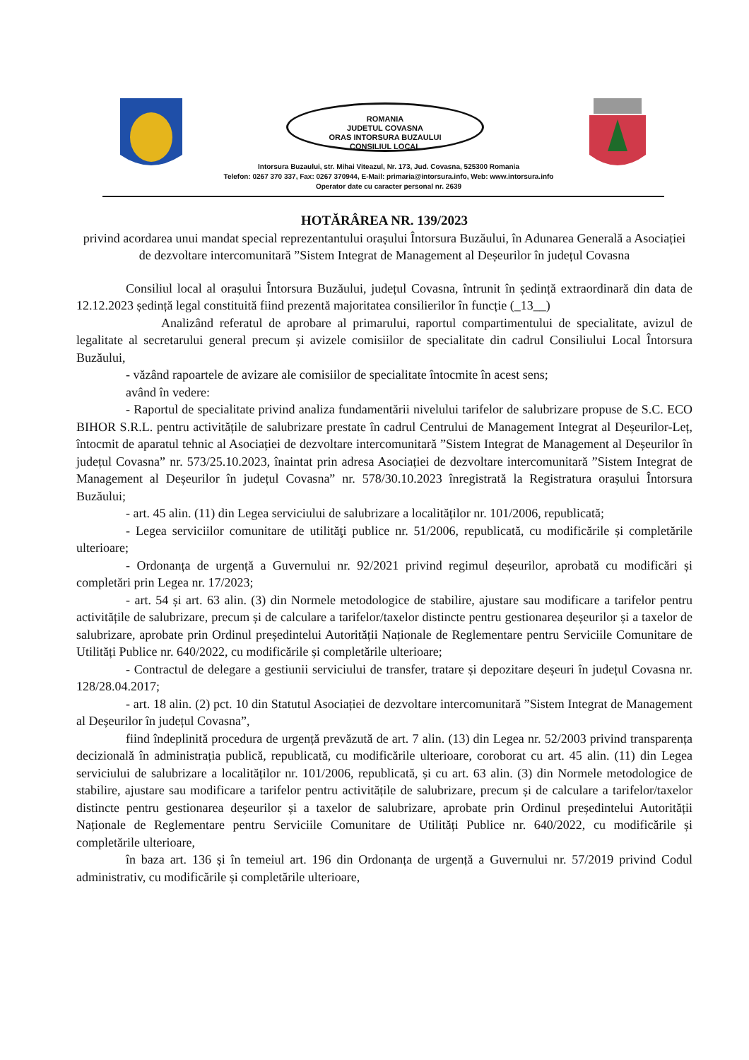ROMANIA
JUDETUL COVASNA
ORAS INTORSURA BUZAULUI
CONSILIUL LOCAL
Intorsura Buzaului, str. Mihai Viteazul, Nr. 173, Jud. Covasna, 525300 Romania
Telefon: 0267 370 337, Fax: 0267 370944, E-Mail: primaria@intorsura.info, Web: www.intorsura.info
Operator date cu caracter personal nr. 2639
HOTĂRÂREA NR. 139/2023
privind acordarea unui mandat special reprezentantului orașului Întorsura Buzăului, în Adunarea Generală a Asociației de dezvoltare intercomunitară ”Sistem Integrat de Management al Deșeurilor în județul Covasna
Consiliul local al orașului Întorsura Buzăului, județul Covasna, întrunit în ședință extraordinară din data de 12.12.2023 ședință legal constituită fiind prezentă majoritatea consilierilor în funcție (_13__)
Analizând referatul de aprobare al primarului, raportul compartimentului de specialitate, avizul de legalitate al secretarului general precum și avizele comisiilor de specialitate din cadrul Consiliului Local Întorsura Buzăului,
- văzând rapoartele de avizare ale comisiilor de specialitate întocmite în acest sens;
având în vedere:
- Raportul de specialitate privind analiza fundamentării nivelului tarifelor de salubrizare propuse de S.C. ECO BIHOR S.R.L. pentru activitățile de salubrizare prestate în cadrul Centrului de Management Integrat al Deșeurilor-Leț, întocmit de aparatul tehnic al Asociației de dezvoltare intercomunitară ”Sistem Integrat de Management al Deșeurilor în județul Covasna” nr. 573/25.10.2023, înaintat prin adresa Asociației de dezvoltare intercomunitară ”Sistem Integrat de Management al Deșeurilor în județul Covasna” nr. 578/30.10.2023 înregistrată la Registratura orașului Întorsura Buzăului;
- art. 45 alin. (11) din Legea serviciului de salubrizare a localităților nr. 101/2006, republicată;
- Legea serviciilor comunitare de utilităţi publice nr. 51/2006, republicată, cu modificările și completările ulterioare;
- Ordonanța de urgență a Guvernului nr. 92/2021 privind regimul deșeurilor, aprobată cu modificări și completări prin Legea nr. 17/2023;
- art. 54 și art. 63 alin. (3) din Normele metodologice de stabilire, ajustare sau modificare a tarifelor pentru activitățile de salubrizare, precum și de calculare a tarifelor/taxelor distincte pentru gestionarea deșeurilor și a taxelor de salubrizare, aprobate prin Ordinul președintelui Autorității Naționale de Reglementare pentru Serviciile Comunitare de Utilități Publice nr. 640/2022, cu modificările și completările ulterioare;
- Contractul de delegare a gestiunii serviciului de transfer, tratare și depozitare deșeuri în județul Covasna nr. 128/28.04.2017;
- art. 18 alin. (2) pct. 10 din Statutul Asociației de dezvoltare intercomunitară ”Sistem Integrat de Management al Deșeurilor în județul Covasna”,
fiind îndeplinită procedura de urgență prevăzută de art. 7 alin. (13) din Legea nr. 52/2003 privind transparența decizională în administrația publică, republicată, cu modificările ulterioare, coroborat cu art. 45 alin. (11) din Legea serviciului de salubrizare a localităților nr. 101/2006, republicată, și cu art. 63 alin. (3) din Normele metodologice de stabilire, ajustare sau modificare a tarifelor pentru activitățile de salubrizare, precum și de calculare a tarifelor/taxelor distincte pentru gestionarea deșeurilor și a taxelor de salubrizare, aprobate prin Ordinul președintelui Autorității Naționale de Reglementare pentru Serviciile Comunitare de Utilități Publice nr. 640/2022, cu modificările și completările ulterioare,
în baza art. 136 și în temeiul art. 196 din Ordonanța de urgență a Guvernului nr. 57/2019 privind Codul administrativ, cu modificările și completările ulterioare,